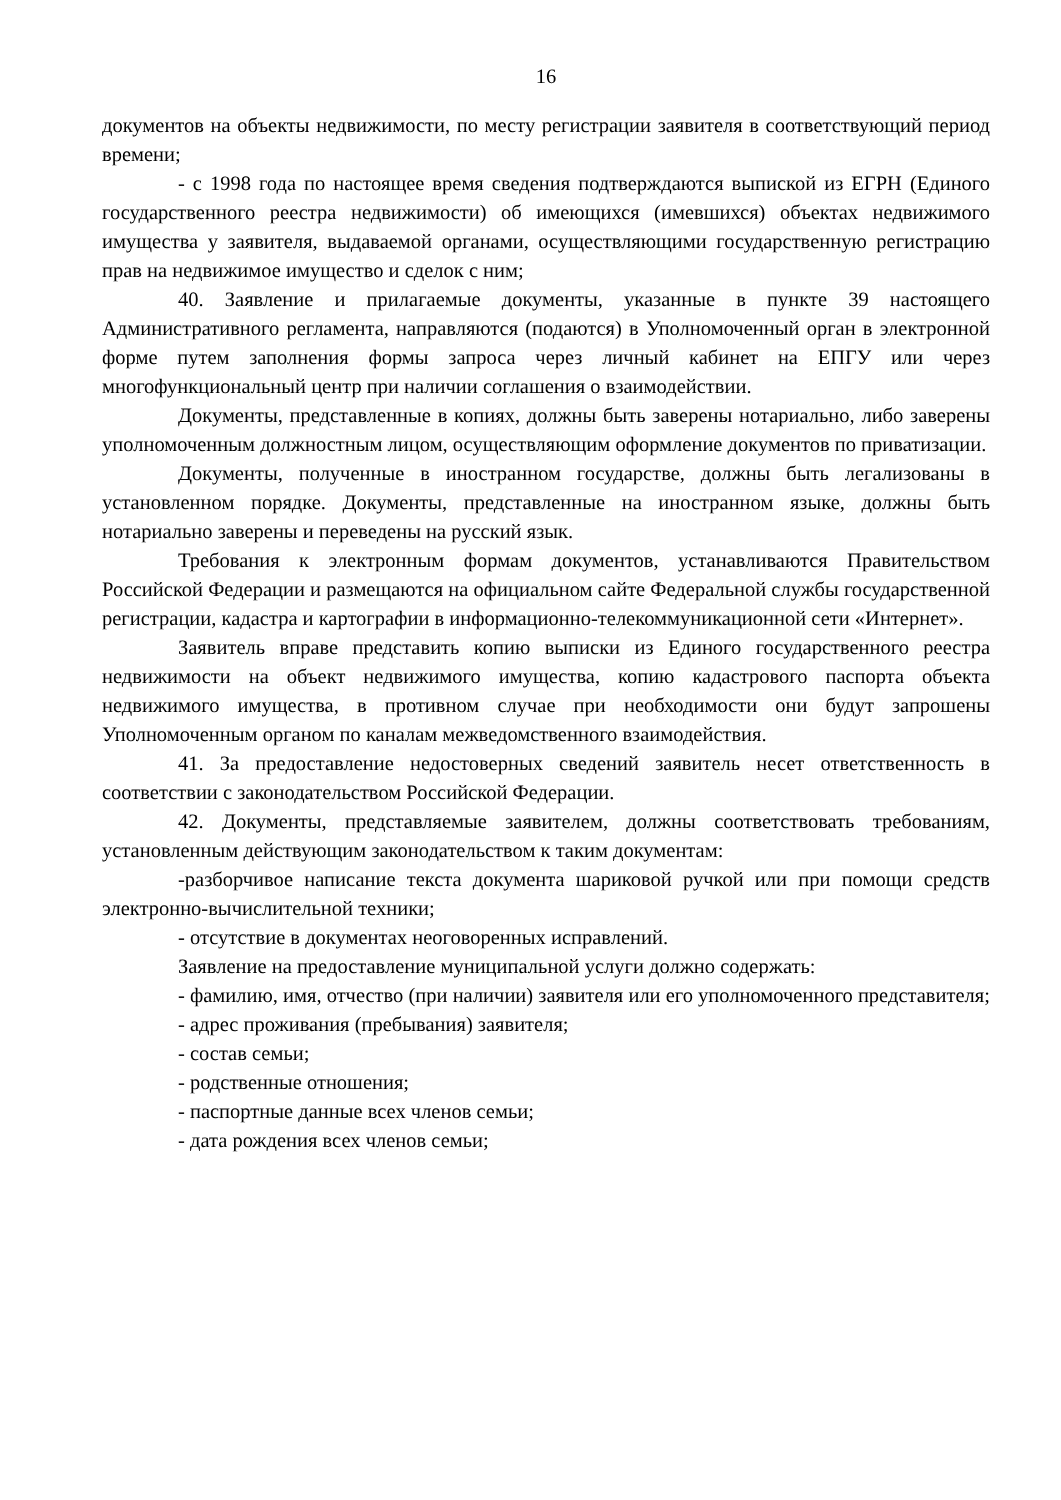16
документов на объекты недвижимости, по месту регистрации заявителя в соответствующий период времени;
- с 1998 года по настоящее время сведения подтверждаются выпиской из ЕГРН (Единого государственного реестра недвижимости) об имеющихся (имевшихся) объектах недвижимого имущества у заявителя, выдаваемой органами, осуществляющими государственную регистрацию прав на недвижимое имущество и сделок с ним;
40. Заявление и прилагаемые документы, указанные в пункте 39 настоящего Административного регламента, направляются (подаются) в Уполномоченный орган в электронной форме путем заполнения формы запроса через личный кабинет на ЕПГУ или через многофункциональный центр при наличии соглашения о взаимодействии.
Документы, представленные в копиях, должны быть заверены нотариально, либо заверены уполномоченным должностным лицом, осуществляющим оформление документов по приватизации.
Документы, полученные в иностранном государстве, должны быть легализованы в установленном порядке. Документы, представленные на иностранном языке, должны быть нотариально заверены и переведены на русский язык.
Требования к электронным формам документов, устанавливаются Правительством Российской Федерации и размещаются на официальном сайте Федеральной службы государственной регистрации, кадастра и картографии в информационно-телекоммуникационной сети «Интернет».
Заявитель вправе представить копию выписки из Единого государственного реестра недвижимости на объект недвижимого имущества, копию кадастрового паспорта объекта недвижимого имущества, в противном случае при необходимости они будут запрошены Уполномоченным органом по каналам межведомственного взаимодействия.
41. За предоставление недостоверных сведений заявитель несет ответственность в соответствии с законодательством Российской Федерации.
42. Документы, представляемые заявителем, должны соответствовать требованиям, установленным действующим законодательством к таким документам:
-разборчивое написание текста документа шариковой ручкой или при помощи средств электронно-вычислительной техники;
- отсутствие в документах неоговоренных исправлений.
Заявление на предоставление муниципальной услуги должно содержать:
- фамилию, имя, отчество (при наличии) заявителя или его уполномоченного представителя;
- адрес проживания (пребывания) заявителя;
- состав семьи;
- родственные отношения;
- паспортные данные всех членов семьи;
- дата рождения всех членов семьи;